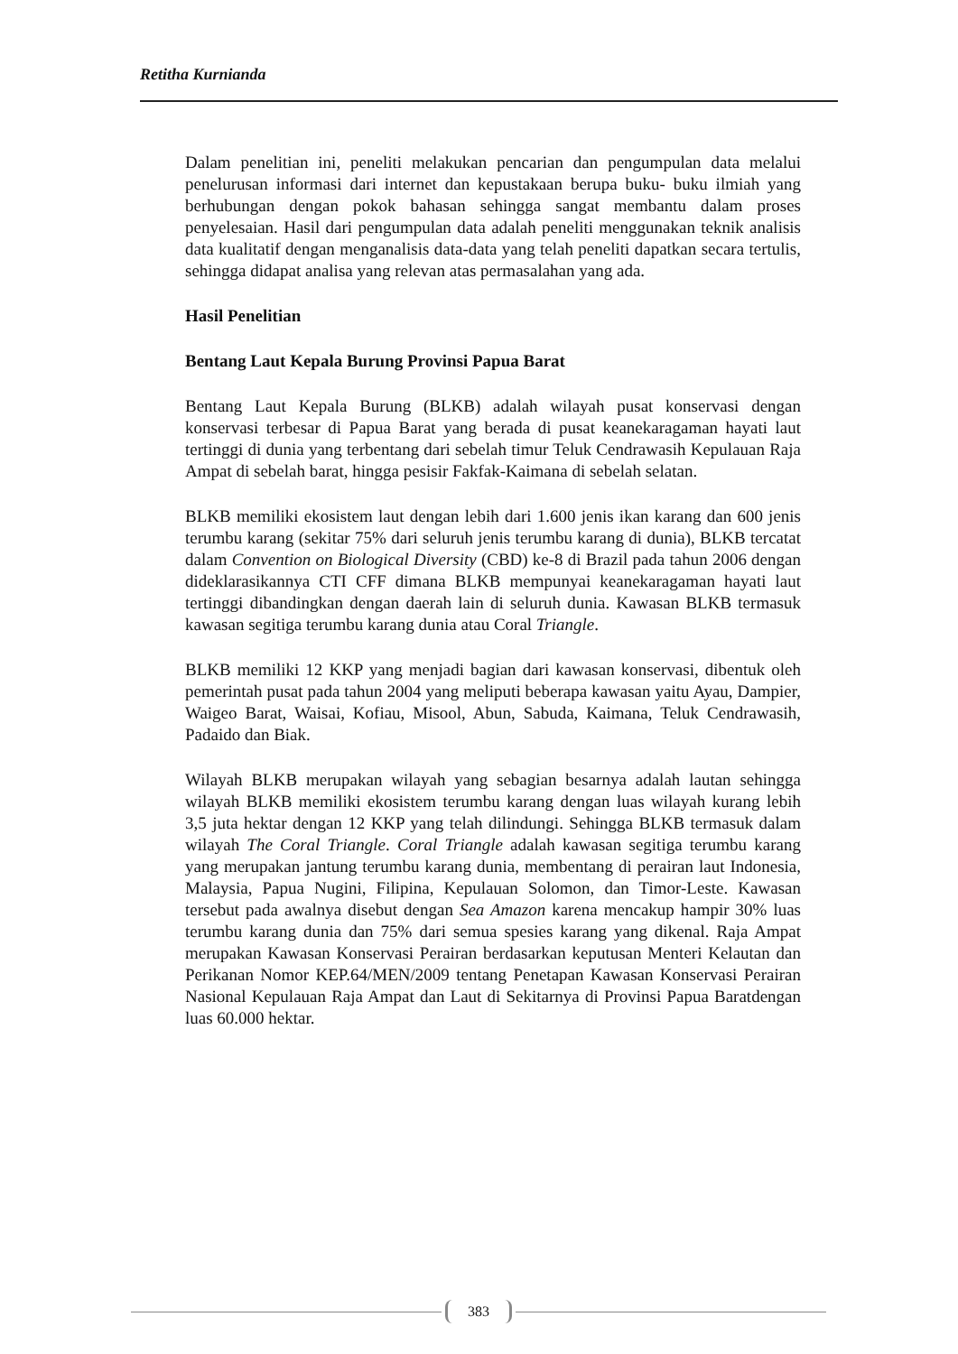Retitha Kurnianda
Dalam penelitian ini, peneliti melakukan pencarian dan pengumpulan data melalui penelurusan informasi dari internet dan kepustakaan berupa buku- buku ilmiah yang berhubungan dengan pokok bahasan sehingga sangat membantu dalam proses penyelesaian. Hasil dari pengumpulan data adalah peneliti menggunakan teknik analisis data kualitatif dengan menganalisis data-data yang telah peneliti dapatkan secara tertulis, sehingga didapat analisa yang relevan atas permasalahan yang ada.
Hasil Penelitian
Bentang Laut Kepala Burung Provinsi Papua Barat
Bentang Laut Kepala Burung (BLKB) adalah wilayah pusat konservasi dengan konservasi terbesar di Papua Barat yang berada di pusat keanekaragaman hayati laut tertinggi di dunia yang terbentang dari sebelah timur Teluk Cendrawasih Kepulauan Raja Ampat di sebelah barat, hingga pesisir Fakfak-Kaimana di sebelah selatan.
BLKB memiliki ekosistem laut dengan lebih dari 1.600 jenis ikan karang dan 600 jenis terumbu karang (sekitar 75% dari seluruh jenis terumbu karang di dunia), BLKB tercatat dalam Convention on Biological Diversity (CBD) ke-8 di Brazil pada tahun 2006 dengan dideklarasikannya CTI CFF dimana BLKB mempunyai keanekaragaman hayati laut tertinggi dibandingkan dengan daerah lain di seluruh dunia. Kawasan BLKB termasuk kawasan segitiga terumbu karang dunia atau Coral Triangle.
BLKB memiliki 12 KKP yang menjadi bagian dari kawasan konservasi, dibentuk oleh pemerintah pusat pada tahun 2004 yang meliputi beberapa kawasan yaitu Ayau, Dampier, Waigeo Barat, Waisai, Kofiau, Misool, Abun, Sabuda, Kaimana, Teluk Cendrawasih, Padaido dan Biak.
Wilayah BLKB merupakan wilayah yang sebagian besarnya adalah lautan sehingga wilayah BLKB memiliki ekosistem terumbu karang dengan luas wilayah kurang lebih 3,5 juta hektar dengan 12 KKP yang telah dilindungi. Sehingga BLKB termasuk dalam wilayah The Coral Triangle. Coral Triangle adalah kawasan segitiga terumbu karang yang merupakan jantung terumbu karang dunia, membentang di perairan laut Indonesia, Malaysia, Papua Nugini, Filipina, Kepulauan Solomon, dan Timor-Leste. Kawasan tersebut pada awalnya disebut dengan Sea Amazon karena mencakup hampir 30% luas terumbu karang dunia dan 75% dari semua spesies karang yang dikenal. Raja Ampat merupakan Kawasan Konservasi Perairan berdasarkan keputusan Menteri Kelautan dan Perikanan Nomor KEP.64/MEN/2009 tentang Penetapan Kawasan Konservasi Perairan Nasional Kepulauan Raja Ampat dan Laut di Sekitarnya di Provinsi Papua Baratdengan luas 60.000 hektar.
383